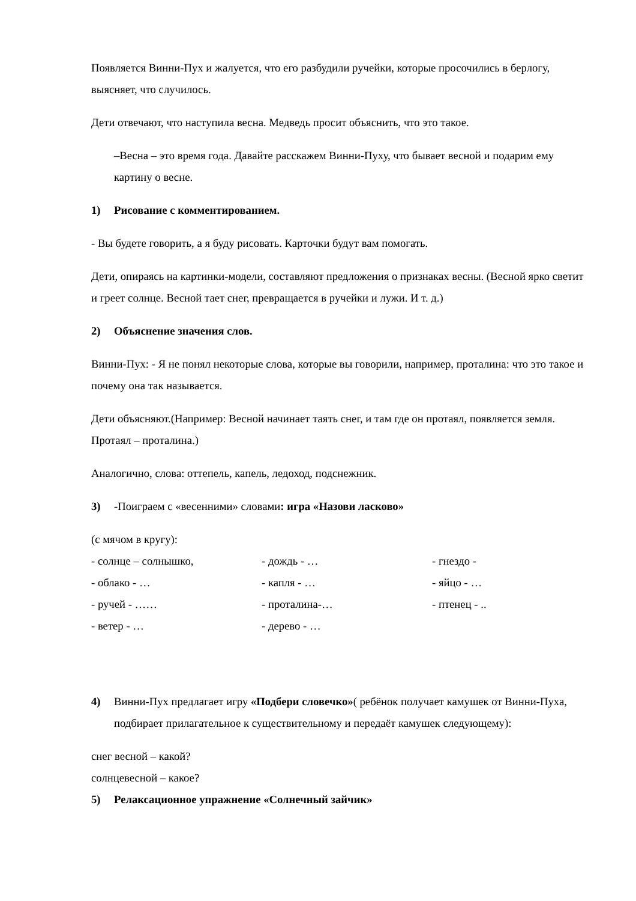Появляется Винни-Пух и жалуется, что его разбудили ручейки, которые просочились в берлогу, выясняет, что случилось.
Дети отвечают, что наступила весна. Медведь просит объяснить, что это такое.
–Весна – это время года. Давайте расскажем Винни-Пуху, что бывает весной и подарим ему картину о весне.
1) Рисование с комментированием.
- Вы будете говорить, а я буду рисовать. Карточки будут вам помогать.
Дети, опираясь на картинки-модели, составляют предложения о признаках весны. (Весной ярко светит и греет солнце. Весной тает снег, превращается в ручейки и лужи. И т. д.)
2) Объяснение значения слов.
Винни-Пух: - Я не понял некоторые слова, которые вы говорили, например, проталина: что это такое и почему она так называется.
Дети объясняют.(Например: Весной начинает таять снег, и там где он протаял, появляется земля. Протаял – проталина.)
Аналогично, слова: оттепель, капель, ледоход, подснежник.
3) -Поиграем с «весенними» словами: игра «Назови ласково»
(с мячом в кругу):
- солнце – солнышко, - дождь - … - гнездо - - облако - … - капля - … - яйцо - … - ручей - …… - проталина-… - птенец - .. - ветер - … - дерево - …
4) Винни-Пух предлагает игру «Подбери словечко»( ребёнок получает камушек от Винни-Пуха, подбирает прилагательное к существительному и передаёт камушек следующему):
снег весной – какой?
солнцевесной – какое?
5) Релаксационное упражнение «Солнечный зайчик»